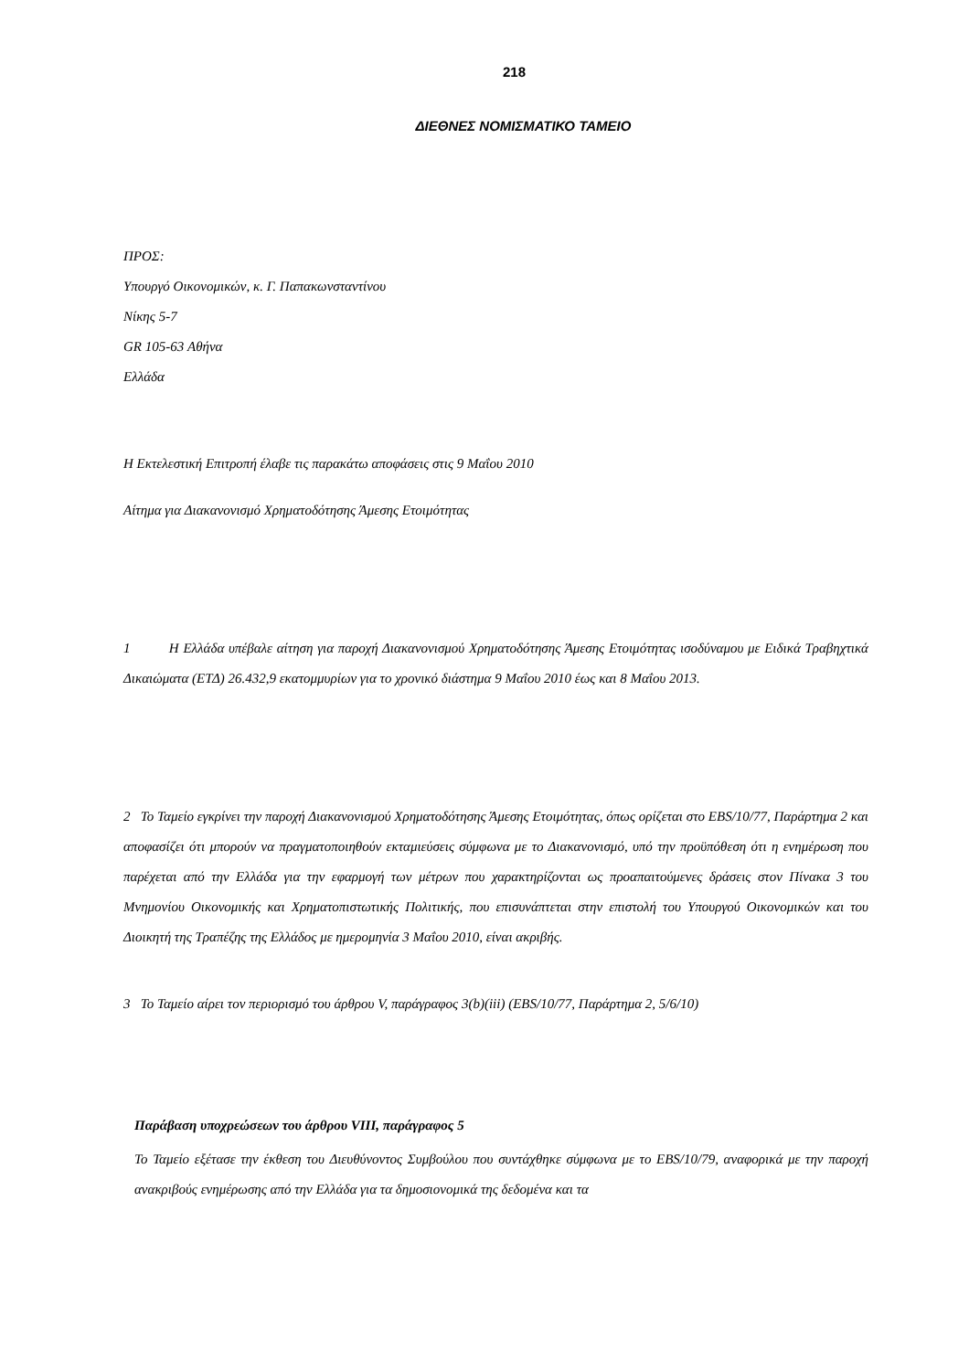218
ΔΙΕΘΝΕΣ ΝΟΜΙΣΜΑΤΙΚΟ ΤΑΜΕΙΟ
ΠΡΟΣ:
Υπουργό Οικονομικών, κ. Γ. Παπακωνσταντίνου
Νίκης 5-7
GR 105-63 Αθήνα
Ελλάδα
Η Εκτελεστική Επιτροπή έλαβε τις παρακάτω αποφάσεις στις 9 Μαΐου 2010
Αίτημα για Διακανονισμό Χρηματοδότησης Άμεσης Ετοιμότητας
1 Η Ελλάδα υπέβαλε αίτηση για παροχή Διακανονισμού Χρηματοδότησης Άμεσης Ετοιμότητας ισοδύναμου με Ειδικά Τραβηχτικά Δικαιώματα (ΕΤΔ) 26.432,9 εκατομμυρίων για το χρονικό διάστημα 9 Μαΐου 2010 έως και 8 Μαΐου 2013.
2 Το Ταμείο εγκρίνει την παροχή Διακανονισμού Χρηματοδότησης Άμεσης Ετοιμότητας, όπως ορίζεται στο EBS/10/77, Παράρτημα 2 και αποφασίζει ότι μπορούν να πραγματοποιηθούν εκταμιεύσεις σύμφωνα με το Διακανονισμό, υπό την προϋπόθεση ότι η ενημέρωση που παρέχεται από την Ελλάδα για την εφαρμογή των μέτρων που χαρακτηρίζονται ως προαπαιτούμενες δράσεις στον Πίνακα 3 του Μνημονίου Οικονομικής και Χρηματοπιστωτικής Πολιτικής, που επισυνάπτεται στην επιστολή του Υπουργού Οικονομικών και του Διοικητή της Τραπέζης της Ελλάδος με ημερομηνία 3 Μαΐου 2010, είναι ακριβής.
3 Το Ταμείο αίρει τον περιορισμό του άρθρου V, παράγραφος 3(b)(iii) (EBS/10/77, Παράρτημα 2, 5/6/10)
Παράβαση υποχρεώσεων του άρθρου VIII, παράγραφος 5
Το Ταμείο εξέτασε την έκθεση του Διευθύνοντος Συμβούλου που συντάχθηκε σύμφωνα με το EBS/10/79, αναφορικά με την παροχή ανακριβούς ενημέρωσης από την Ελλάδα για τα δημοσιονομικά της δεδομένα και τα